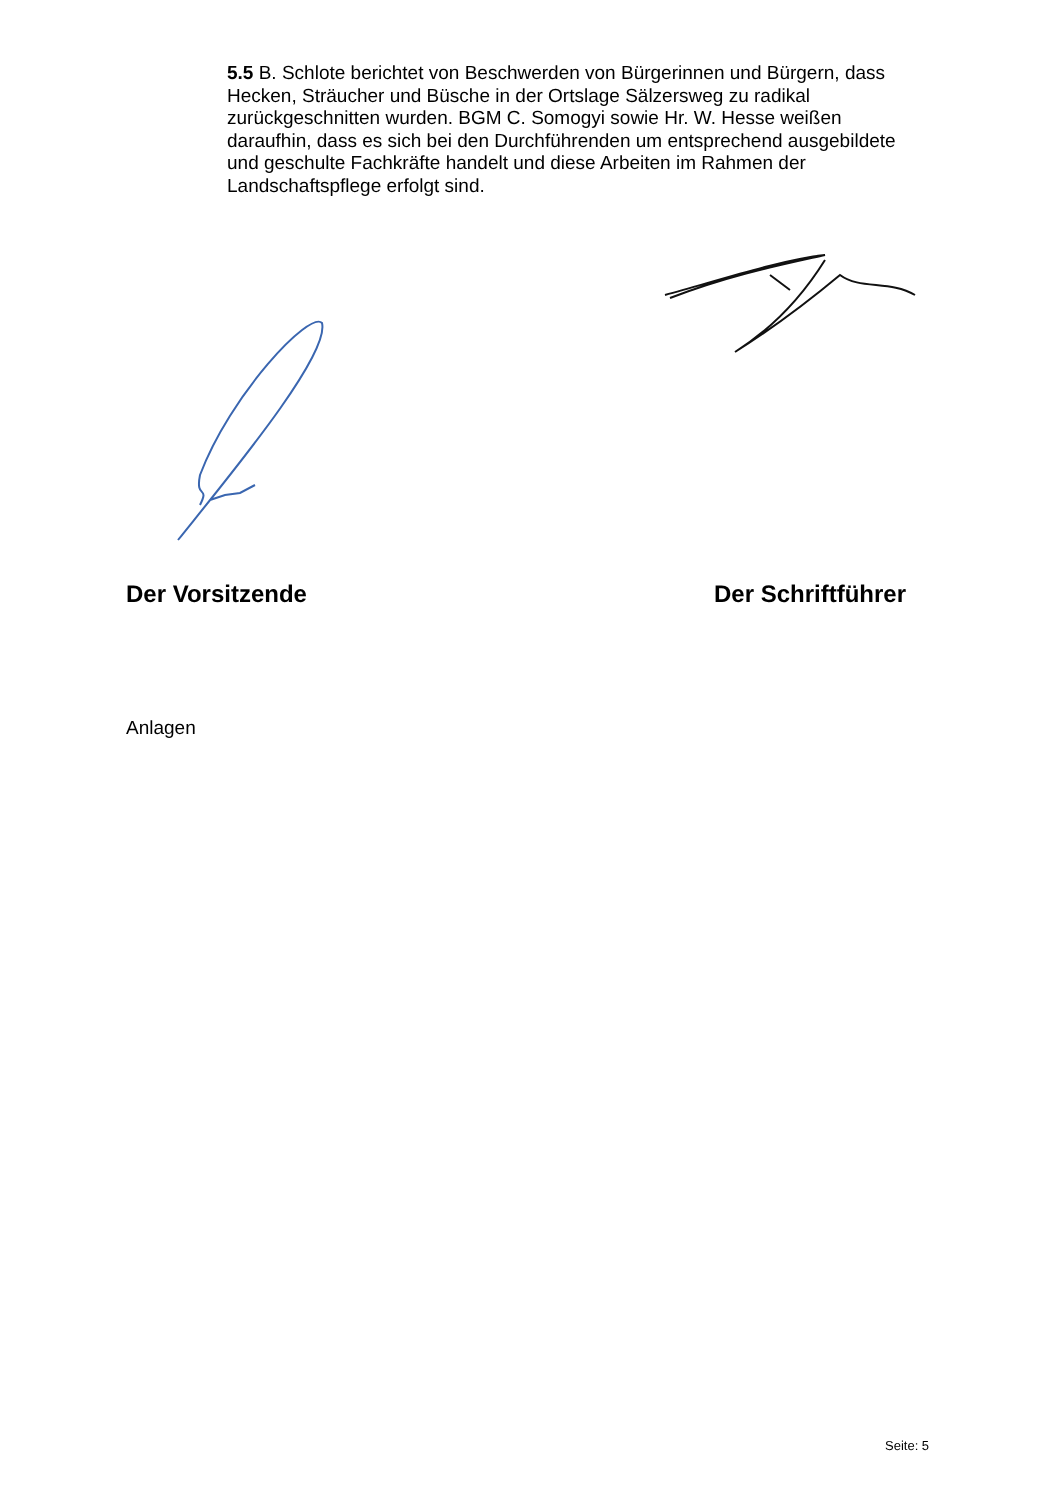5.5 B. Schlote berichtet von Beschwerden von Bürgerinnen und Bürgern, dass Hecken, Sträucher und Büsche in der Ortslage Sälzersweg zu radikal zurückgeschnitten wurden. BGM C. Somogyi sowie Hr. W. Hesse weißen daraufhin, dass es sich bei den Durchführenden um entsprechend ausgebildete und geschulte Fachkräfte handelt und diese Arbeiten im Rahmen der Landschaftspflege erfolgt sind.
Der Vorsitzende Der Schriftführer
Anlagen
Seite: 5